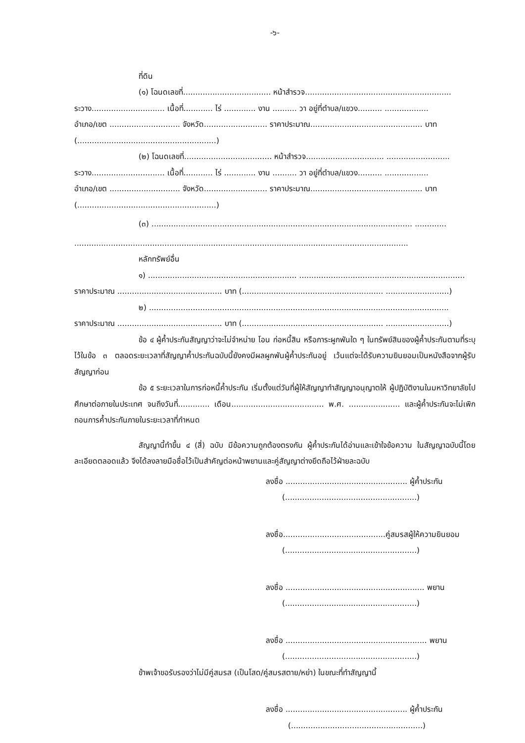-๖-
ที่ดิน
(๑) โฉนดเลขที่.................................... หน้าสำรวจ............................................................
ระวาง.............................. เนื้อที่............ ไร่ ............. งาน .......... วา อยู่ที่ตำบล/แขวง.......... ..................
อำเภอ/เขต ............................. จังหวัด.......................... ราคาประมาณ.............................................. บาท
(.........................................................)
(๒) โฉนดเลขที่.................................... หน้าสำรวจ................................ ..........................
ระวาง.............................. เนื้อที่............ ไร่ ............. งาน .......... วา อยู่ที่ตำบล/แขวง.......... ..................
อำเภอ/เขต ............................. จังหวัด.......................... ราคาประมาณ.............................................. บาท
(.........................................................)
(๓) ........................................................................................................... .............
.........................................................................................................................................
หลักทรัพย์อื่น
๑) ............................................................. ....................................................................
ราคาประมาณ ........................................... บาท (.......................................................... ..........................)
๒) ...........................................................................................................................
ราคาประมาณ ........................................... บาท (.......................................................... ..........................)
ข้อ ๔ ผู้ค้ำประกันสัญญาว่าจะไม่จำหน่าย โอน ก่อหนี้สิน หรือภาระผูกพันใด ๆ ในทรัพย์สินของผู้ค้ำประกันตามที่ระบุไว้ในข้อ ๓ ตลอดระยะเวลาที่สัญญาค้ำประกันฉบับนี้ยังคงมีผลผูกพันผู้ค้ำประกันอยู่ เว้นแต่จะได้รับความยินยอมเป็นหนังสือจากผู้รับสัญญาก่อน
ข้อ ๕ ระยะเวลาในการก่อหนี้ค้ำประกัน เริ่มตั้งแต่วันที่ผู้ให้สัญญาทำสัญญาอนุญาตให้ ผู้ปฏิบัติงานในมหาวิทยาลัยไปศึกษาต่อภายในประเทศ จนถึงวันที่............. เดือน...................................... พ.ศ. ..................... และผู้ค้ำประกันจะไม่เพิกถอนการค้ำประกันภายในระยะเวลาที่กำหนด
สัญญานี้ทำขึ้น ๔ (สี่) ฉบับ มีข้อความถูกต้องตรงกัน ผู้ค้ำประกันได้อ่านและเข้าใจข้อความ ในสัญญาฉบับนี้โดยละเอียดตลอดแล้ว จึงได้ลงลายมือชื่อไว้เป็นสำคัญต่อหน้าพยานและคู่สัญญาต่างยึดถือไว้ฝ่ายละฉบับ
ลงชื่อ .................................................. ผู้ค้ำประกัน
(......................................................)
ลงชื่อ..........................................คู่สมรสผู้ให้ความยินยอม
(......................................................)
ลงชื่อ ......................................................... พยาน
(......................................................)
ลงชื่อ .......................................................... พยาน
(......................................................)
ข้าพเจ้าขอรับรองว่าไม่มีคู่สมรส (เป็นโสด/คู่สมรสตาย/หย่า) ในขณะที่ทำสัญญานี้
ลงชื่อ .................................................. ผู้ค้ำประกัน
(......................................................)